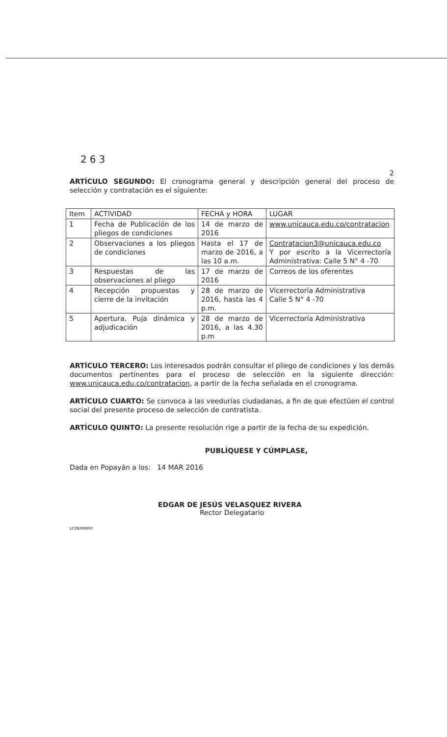263
2
ARTÍCULO SEGUNDO: El cronograma general y descripción general del proceso de selección y contratación es el siguiente:
| Item | ACTIVIDAD | FECHA y HORA | LUGAR |
| --- | --- | --- | --- |
| 1 | Fecha de Publicación de los pliegos de condiciones | 14 de marzo de 2016 | www.unicauca.edu.co/contratacion |
| 2 | Observaciones a los pliegos de condiciones | Hasta el 17 de marzo de 2016, a las 10 a.m. | Contratacion3@unicauca.edu.co Y por escrito a la Vicerrectoría Administrativa: Calle 5 N° 4 -70 |
| 3 | Respuestas de las observaciones al pliego | 17 de marzo de 2016 | Correos de los oferentes |
| 4 | Recepción propuestas y cierre de la invitación | 28 de marzo de 2016, hasta las 4 p.m. | Vicerrectoría Administrativa Calle 5 N° 4 -70 |
| 5 | Apertura, Puja dinámica y adjudicación | 28 de marzo de 2016, a las 4.30 p.m | Vicerrectoría Administrativa |
ARTÍCULO TERCERO: Los interesados podrán consultar el pliego de condiciones y los demás documentos pertinentes para el proceso de selección en la siguiente dirección: www.unicauca.edu.co/contratacion, a partir de la fecha señalada en el cronograma.
ARTÍCULO CUARTO: Se convoca a las veedurías ciudadanas, a fin de que efectúen el control social del presente proceso de selección de contratista.
ARTÍCULO QUINTO: La presente resolución rige a partir de la fecha de su expedición.
PUBLÍQUESE Y CÚMPLASE,
Dada en Popayán a los: 14 MAR 2016
EDGAR DE JESÚS VELASQUEZ RIVERA
Rector Delegatario
LCPB/MMFP